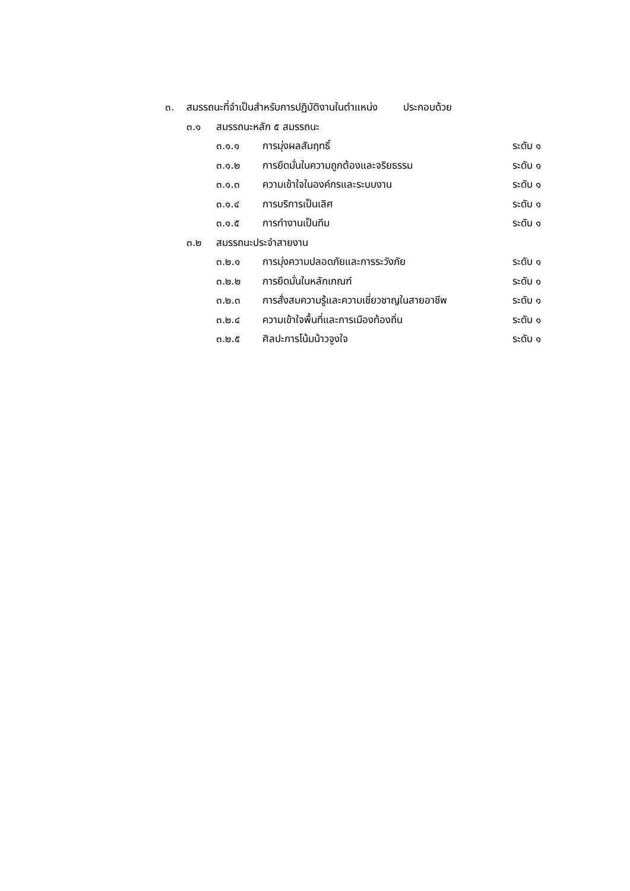๓. สมรรถนะที่จำเป็นสำหรับการปฏิบัติงานในตำแหน่ง ประกอบด้วย
๓.๑ สมรรถนะหลัก ๕ สมรรถนะ
๓.๑.๑ การมุ่งผลสัมฤทธิ์ ระดับ ๑
๓.๑.๒ การยึดมั่นในความถูกต้องและจริยธรรม ระดับ ๑
๓.๑.๓ ความเข้าใจในองค์กรและระบบงาน ระดับ ๑
๓.๑.๔ การบริการเป็นเลิศ ระดับ ๑
๓.๑.๕ การทำงานเป็นทีม ระดับ ๑
๓.๒ สมรรถนะประจำสายงาน
๓.๒.๑ การมุ่งความปลอดภัยและการระวังภัย ระดับ ๑
๓.๒.๒ การยึดมั่นในหลักเกณฑ์ ระดับ ๑
๓.๒.๓ การสั่งสมความรู้และความเชี่ยวชาญในสายอาชีพ ระดับ ๑
๓.๒.๔ ความเข้าใจพื้นที่และการเมืองท้องถิ่น ระดับ ๑
๓.๒.๕ ศิลปะการโน้มน้าวจูงใจ ระดับ ๑